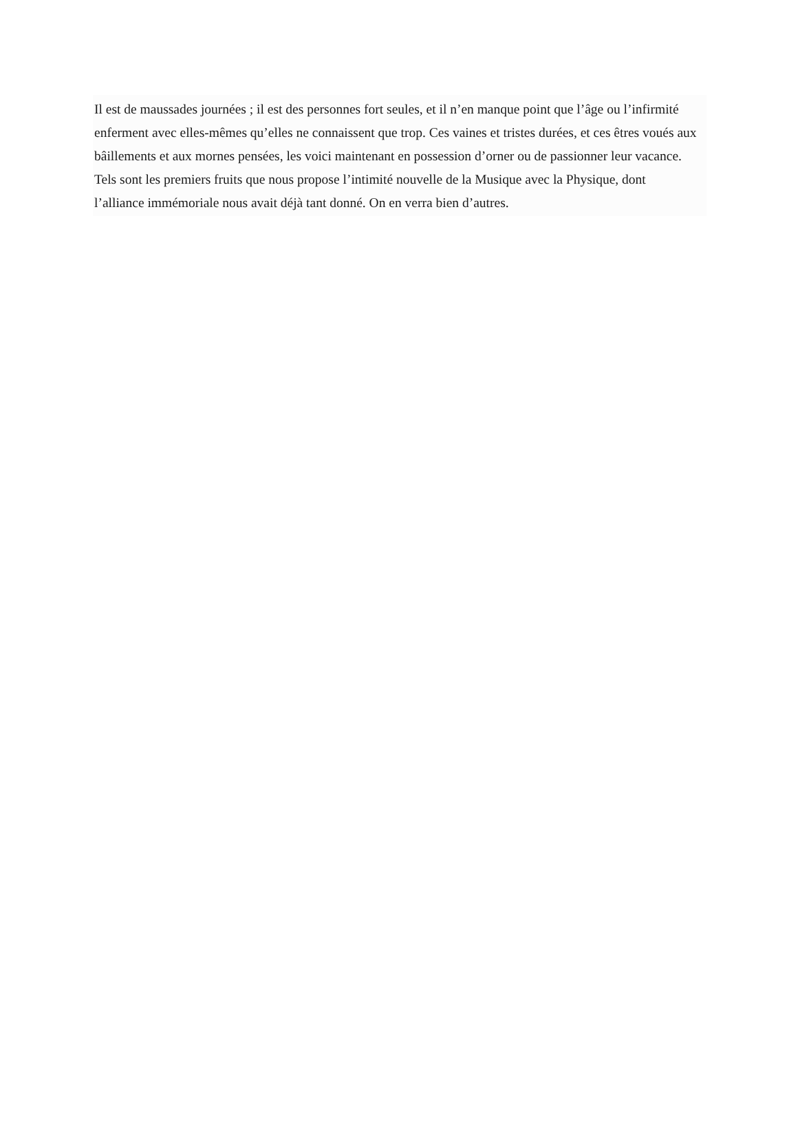Il est de maussades journées ; il est des personnes fort seules, et il n’en manque point que l’âge ou l’infirmité
enferment avec elles-mêmes qu’elles ne connaissent que trop. Ces vaines et tristes durées, et ces êtres voués aux
bâillements et aux mornes pensées, les voici maintenant en possession d’orner ou de passionner leur vacance.
Tels sont les premiers fruits que nous propose l’intimité nouvelle de la Musique avec la Physique, dont
l’alliance immémoriale nous avait déjà tant donné. On en verra bien d’autres.